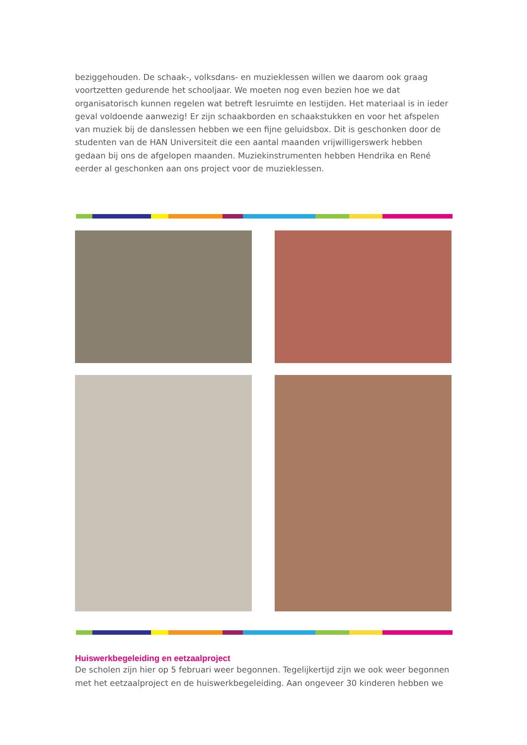beziggehouden. De schaak-, volksdans- en muzieklessen willen we daarom ook graag voortzetten gedurende het schooljaar. We moeten nog even bezien hoe we dat organisatorisch kunnen regelen wat betreft lesruimte en lestijden. Het materiaal is in ieder geval voldoende aanwezig! Er zijn schaakborden en schaakstukken en voor het afspelen van muziek bij de danslessen hebben we een fijne geluidsbox. Dit is geschonken door de studenten van de HAN Universiteit die een aantal maanden vrijwilligerswerk hebben gedaan bij ons de afgelopen maanden. Muziekinstrumenten hebben Hendrika en René eerder al geschonken aan ons project voor de muzieklessen.
Huiswerkbegeleiding en eetzaalproject
De scholen zijn hier op 5 februari weer begonnen. Tegelijkertijd zijn we ook weer begonnen met het eetzaalproject en de huiswerkbegeleiding. Aan ongeveer 30 kinderen hebben we